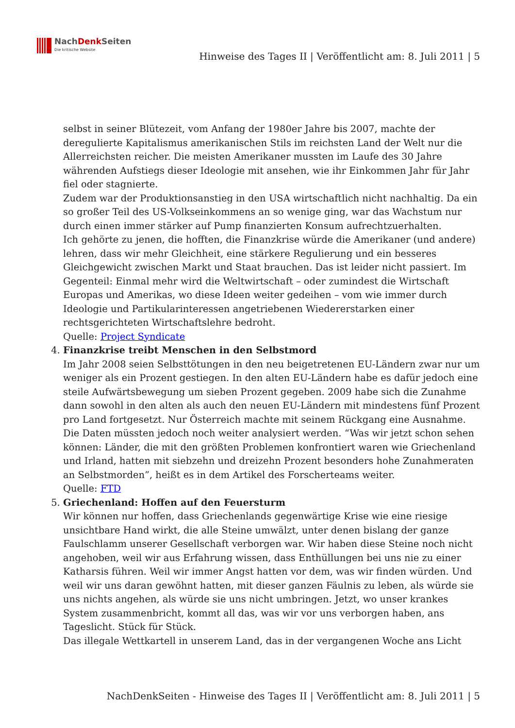NachDenk Seiten
Die kritische Website
Hinweise des Tages II | Veröffentlicht am: 8. Juli 2011 | 5
selbst in seiner Blütezeit, vom Anfang der 1980er Jahre bis 2007, machte der deregulierte Kapitalismus amerikanischen Stils im reichsten Land der Welt nur die Allerreichsten reicher. Die meisten Amerikaner mussten im Laufe des 30 Jahre währenden Aufstiegs dieser Ideologie mit ansehen, wie ihr Einkommen Jahr für Jahr fiel oder stagnierte.
Zudem war der Produktionsanstieg in den USA wirtschaftlich nicht nachhaltig. Da ein so großer Teil des US-Volkseinkommens an so wenige ging, war das Wachstum nur durch einen immer stärker auf Pump finanzierten Konsum aufrechtzuerhalten.
Ich gehörte zu jenen, die hofften, die Finanzkrise würde die Amerikaner (und andere) lehren, dass wir mehr Gleichheit, eine stärkere Regulierung und ein besseres Gleichgewicht zwischen Markt und Staat brauchen. Das ist leider nicht passiert. Im Gegenteil: Einmal mehr wird die Weltwirtschaft – oder zumindest die Wirtschaft Europas und Amerikas, wo diese Ideen weiter gedeihen – vom wie immer durch Ideologie und Partikularinteressen angetriebenen Wiedererstarken einer rechtsgerichteten Wirtschaftslehre bedroht.
Quelle: Project Syndicate
4. Finanzkrise treibt Menschen in den Selbstmord
Im Jahr 2008 seien Selbsttötungen in den neu beigetretenen EU-Ländern zwar nur um weniger als ein Prozent gestiegen. In den alten EU-Ländern habe es dafür jedoch eine steile Aufwärtsbewegung um sieben Prozent gegeben. 2009 habe sich die Zunahme dann sowohl in den alten als auch den neuen EU-Ländern mit mindestens fünf Prozent pro Land fortgesetzt. Nur Österreich machte mit seinem Rückgang eine Ausnahme. Die Daten müssten jedoch noch weiter analysiert werden. “Was wir jetzt schon sehen können: Länder, die mit den größten Problemen konfrontiert waren wie Griechenland und Irland, hatten mit siebzehn und dreizehn Prozent besonders hohe Zunahmeraten an Selbstmorden”, heißt es in dem Artikel des Forscherteams weiter.
Quelle: FTD
5. Griechenland: Hoffen auf den Feuersturm
Wir können nur hoffen, dass Griechenlands gegenwärtige Krise wie eine riesige unsichtbare Hand wirkt, die alle Steine umwälzt, unter denen bislang der ganze Faulschlamm unserer Gesellschaft verborgen war. Wir haben diese Steine noch nicht angehoben, weil wir aus Erfahrung wissen, dass Enthüllungen bei uns nie zu einer Katharsis führen. Weil wir immer Angst hatten vor dem, was wir finden würden. Und weil wir uns daran gewöhnt hatten, mit dieser ganzen Fäulnis zu leben, als würde sie uns nichts angehen, als würde sie uns nicht umbringen. Jetzt, wo unser krankes System zusammenbricht, kommt all das, was wir vor uns verborgen haben, ans Tageslicht. Stück für Stück.
Das illegale Wettkartell in unserem Land, das in der vergangenen Woche ans Licht
NachDenkSeiten - Hinweise des Tages II | Veröffentlicht am: 8. Juli 2011 | 5